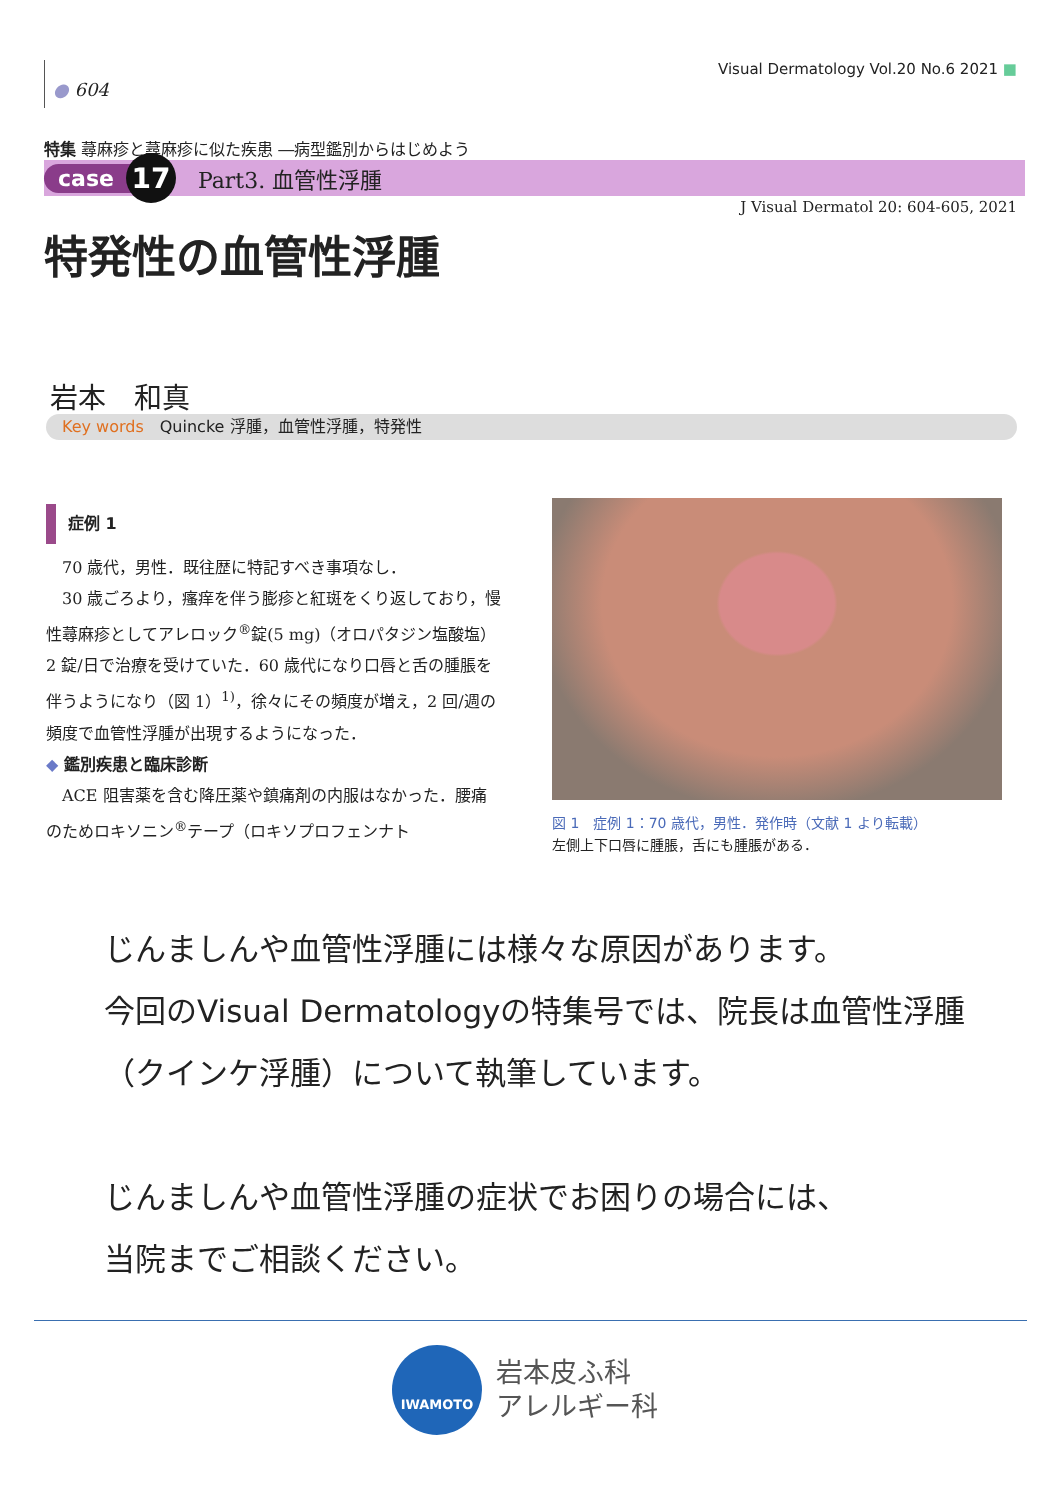● 604
Visual Dermatology Vol.20 No.6 2021 ■
特集 蕁麻疹と蕁麻疹に似た疾患 ―病型鑑別からはじめよう
case 17 Part3. 血管性浮腫
J Visual Dermatol 20: 604-605, 2021
特発性の血管性浮腫
岩本　和真
Key words Quincke 浮腫，血管性浮腫，特発性
症例 1
　70 歳代，男性．既往歴に特記すべき事項なし．
　30 歳ごろより，瘙痒を伴う膨疹と紅斑をくり返しており，慢性蕁麻疹としてアレロック<sup>®</sup>錠(5 mg)（オロパタジン塩酸塩）2 錠/日で治療を受けていた．60 歳代になり口唇と舌の腫脹を伴うようになり（図 1）<sup>1)</sup>，徐々にその頻度が増え，2 回/週の頻度で血管性浮腫が出現するようになった．
◆ 鑑別疾患と臨床診断
　ACE 阻害薬を含む降圧薬や鎮痛剤の内服はなかった．腰痛のためロキソニン<sup>®</sup>テープ（ロキソプロフェンナト
図 1　症例 1：70 歳代，男性．発作時（文献 1 より転載）
左側上下口唇に腫脹，舌にも腫脹がある．
じんましんや血管性浮腫には様々な原因があります。
今回のVisual Dermatologyの特集号では、院長は血管性浮腫（クインケ浮腫）について執筆しています。
じんましんや血管性浮腫の症状でお困りの場合には、
当院までご相談ください。
IWAMOTO
岩本皮ふ科
アレルギー科